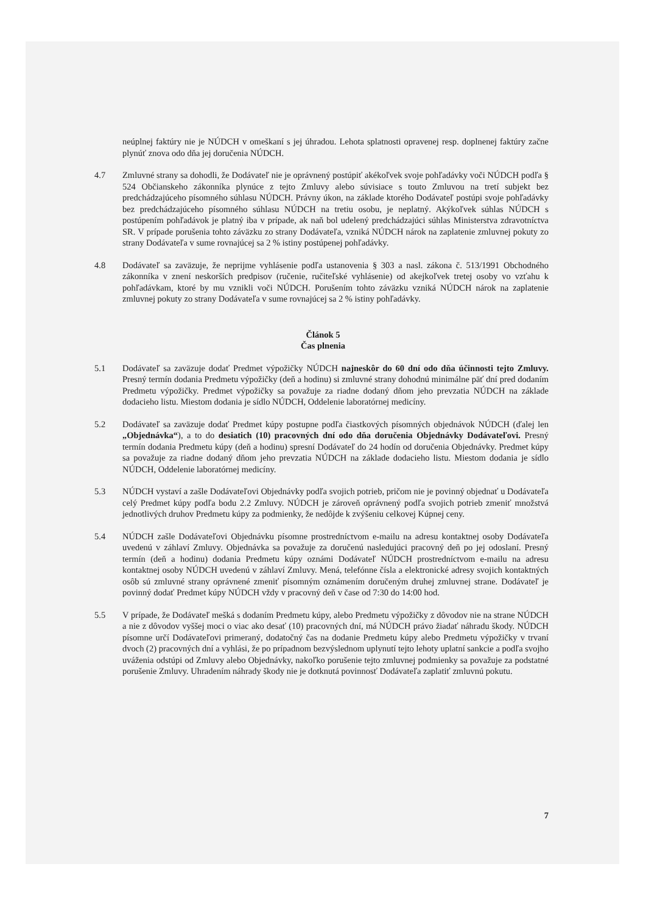neúplnej faktúry nie je NÚDCH v omeškaní s jej úhradou. Lehota splatnosti opravenej resp. doplnenej faktúry začne plynúť znova odo dňa jej doručenia NÚDCH.
4.7 Zmluvné strany sa dohodli, že Dodávateľ nie je oprávnený postúpiť akékoľvek svoje pohľadávky voči NÚDCH podľa § 524 Občianskeho zákonníka plynúce z tejto Zmluvy alebo súvisiace s touto Zmluvou na tretí subjekt bez predchádzajúceho písomného súhlasu NÚDCH. Právny úkon, na základe ktorého Dodávateľ postúpi svoje pohľadávky bez predchádzajúceho písomného súhlasu NÚDCH na tretiu osobu, je neplatný. Akýkoľvek súhlas NÚDCH s postúpením pohľadávok je platný iba v prípade, ak naň bol udelený predchádzajúci súhlas Ministerstva zdravotníctva SR. V prípade porušenia tohto záväzku zo strany Dodávateľa, vzniká NÚDCH nárok na zaplatenie zmluvnej pokuty zo strany Dodávateľa v sume rovnajúcej sa 2 % istiny postúpenej pohľadávky.
4.8 Dodávateľ sa zaväzuje, že neprijme vyhlásenie podľa ustanovenia § 303 a nasl. zákona č. 513/1991 Obchodného zákonníka v znení neskorších predpisov (ručenie, ručiteľské vyhlásenie) od akejkoľvek tretej osoby vo vzťahu k pohľadávkam, ktoré by mu vznikli voči NÚDCH. Porušením tohto záväzku vzniká NÚDCH nárok na zaplatenie zmluvnej pokuty zo strany Dodávateľa v sume rovnajúcej sa 2 % istiny pohľadávky.
Článok 5
Čas plnenia
5.1 Dodávateľ sa zaväzuje dodať Predmet výpožičky NÚDCH najneskôr do 60 dní odo dňa účinnosti tejto Zmluvy. Presný termín dodania Predmetu výpožičky (deň a hodinu) si zmluvné strany dohodnú minimálne päť dní pred dodaním Predmetu výpožičky. Predmet výpožičky sa považuje za riadne dodaný dňom jeho prevzatia NÚDCH na základe dodacieho listu. Miestom dodania je sídlo NÚDCH, Oddelenie laboratórnej medicíny.
5.2 Dodávateľ sa zaväzuje dodať Predmet kúpy postupne podľa čiastkových písomných objednávok NÚDCH (ďalej len „Objednávka“), a to do desiatich (10) pracovných dní odo dňa doručenia Objednávky Dodávateľovi. Presný termín dodania Predmetu kúpy (deň a hodinu) spresní Dodávateľ do 24 hodín od doručenia Objednávky. Predmet kúpy sa považuje za riadne dodaný dňom jeho prevzatia NÚDCH na základe dodacieho listu. Miestom dodania je sídlo NÚDCH, Oddelenie laboratórnej medicíny.
5.3 NÚDCH vystaví a zašle Dodávateľovi Objednávky podľa svojich potrieb, pričom nie je povinný objednať u Dodávateľa celý Predmet kúpy podľa bodu 2.2 Zmluvy. NÚDCH je zároveň oprávnený podľa svojich potrieb zmeniť množstvá jednotlivých druhov Predmetu kúpy za podmienky, že nedôjde k zvýšeniu celkovej Kúpnej ceny.
5.4 NÚDCH zašle Dodávateľovi Objednávku písomne prostredníctvom e-mailu na adresu kontaktnej osoby Dodávateľa uvedenú v záhlaví Zmluvy. Objednávka sa považuje za doručenú nasledujúci pracovný deň po jej odoslaní. Presný termín (deň a hodinu) dodania Predmetu kúpy oznámi Dodávateľ NÚDCH prostredníctvom e-mailu na adresu kontaktnej osoby NÚDCH uvedenú v záhlaví Zmluvy. Mená, telefónne čísla a elektronické adresy svojich kontaktných osôb sú zmluvné strany oprávnené zmeniť písomným oznámením doručeným druhej zmluvnej strane. Dodávateľ je povinný dodať Predmet kúpy NÚDCH vždy v pracovný deň v čase od 7:30 do 14:00 hod.
5.5 V prípade, že Dodávateľ mešká s dodaním Predmetu kúpy, alebo Predmetu výpožičky z dôvodov nie na strane NÚDCH a nie z dôvodov vyššej moci o viac ako desať (10) pracovných dní, má NÚDCH právo žiadať náhradu škody. NÚDCH písomne určí Dodávateľovi primeraný, dodatočný čas na dodanie Predmetu kúpy alebo Predmetu výpožičky v trvaní dvoch (2) pracovných dní a vyhlási, že po prípadnom bezvýslednom uplynutí tejto lehoty uplatní sankcie a podľa svojho uváženia odstúpi od Zmluvy alebo Objednávky, nakoľko porušenie tejto zmluvnej podmienky sa považuje za podstatné porušenie Zmluvy. Uhradením náhrady škody nie je dotknutá povinnosť Dodávateľa zaplatiť zmluvnú pokutu.
7